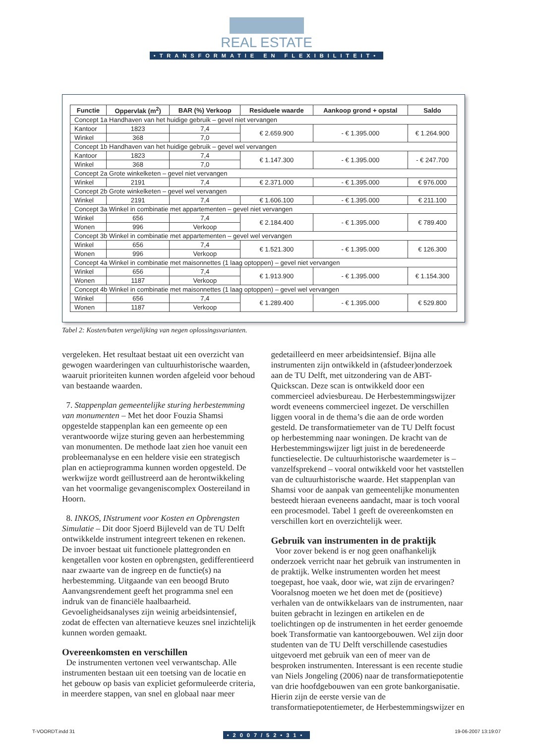REAL ESTATE
•TRANSFORMATIE EN FLEXIBILITEIT•
| Functie | Oppervlak (m<sup>2</sup>) | BAR (%) Verkoop | Residuele waarde | Aankoop grond + opstal | Saldo |
| --- | --- | --- | --- | --- | --- |
| Concept 1a Handhaven van het huidige gebruik – gevel niet vervangen | | | | | |
| Kantoor | 1823 | 7,4 | € 2.659.900 | - € 1.395.000 | € 1.264.900 |
| Winkel | 368 | 7,0 | | | |
| Concept 1b Handhaven van het huidige gebruik – gevel wel vervangen | | | | | |
| Kantoor | 1823 | 7,4 | € 1.147.300 | - € 1.395.000 | - € 247.700 |
| Winkel | 368 | 7,0 | | | |
| Concept 2a Grote winkelketen – gevel niet vervangen | | | | | |
| Winkel | 2191 | 7,4 | € 2.371.000 | - € 1.395.000 | € 976.000 |
| Concept 2b Grote winkelketen – gevel wel vervangen | | | | | |
| Winkel | 2191 | 7,4 | € 1.606.100 | - € 1.395.000 | € 211.100 |
| Concept 3a Winkel in combinatie met appartementen – gevel niet vervangen | | | | | |
| Winkel | 656 | 7,4 | € 2.184.400 | - € 1.395.000 | € 789.400 |
| Wonen | 996 | Verkoop | | | |
| Concept 3b Winkel in combinatie met appartementen – gevel wel vervangen | | | | | |
| Winkel | 656 | 7,4 | € 1.521.300 | - € 1.395.000 | € 126.300 |
| Wonen | 996 | Verkoop | | | |
| Concept 4a Winkel in combinatie met maisonnettes (1 laag optoppen) – gevel niet vervangen | | | | | |
| Winkel | 656 | 7,4 | € 1.913.900 | - € 1.395.000 | € 1.154.300 |
| Wonen | 1187 | Verkoop | | | |
| Concept 4b Winkel in combinatie met maisonnettes (1 laag optoppen) – gevel wel vervangen | | | | | |
| Winkel | 656 | 7,4 | € 1.289.400 | - € 1.395.000 | € 529.800 |
| Wonen | 1187 | Verkoop | | | |
Tabel 2: Kosten/baten vergelijking van negen oplossingsvarianten.
vergeleken. Het resultaat bestaat uit een overzicht van gewogen waarderingen van cultuurhistorische waarden, waaruit prioriteiten kunnen worden afgeleid voor behoud van bestaande waarden.
7. Stappenplan gemeentelijke sturing herbestemming van monumenten – Met het door Fouzia Shamsi opgestelde stappenplan kan een gemeente op een verantwoorde wijze sturing geven aan herbestemming van monumenten. De methode laat zien hoe vanuit een probleemanalyse en een heldere visie een strategisch plan en actieprogramma kunnen worden opgesteld. De werkwijze wordt geïllustreerd aan de herontwikkeling van het voormalige gevangeniscomplex Oostereiland in Hoorn.
8. INKOS, INstrument voor Kosten en Opbrengsten Simulatie – Dit door Sjoerd Bijleveld van de TU Delft ontwikkelde instrument integreert tekenen en rekenen. De invoer bestaat uit functionele plattegronden en kengetallen voor kosten en opbrengsten, gedifferentieerd naar zwaarte van de ingreep en de functie(s) na herbestemming. Uitgaande van een beoogd Bruto Aanvangsrendement geeft het programma snel een indruk van de financiële haalbaarheid. Gevoeligheidsanalyses zijn weinig arbeidsintensief, zodat de effecten van alternatieve keuzes snel inzichtelijk kunnen worden gemaakt.
Overeenkomsten en verschillen
De instrumenten vertonen veel verwantschap. Alle instrumenten bestaan uit een toetsing van de locatie en het gebouw op basis van expliciet geformuleerde criteria, in meerdere stappen, van snel en globaal naar meer
gedetailleerd en meer arbeidsintensief. Bijna alle instrumenten zijn ontwikkeld in (afstudeer)onderzoek aan de TU Delft, met uitzondering van de ABT-Quickscan. Deze scan is ontwikkeld door een commercieel adviesbureau. De Herbestemmingswijzer wordt eveneens commercieel ingezet. De verschillen liggen vooral in de thema’s die aan de orde worden gesteld. De transformatiemeter van de TU Delft focust op herbestemming naar woningen. De kracht van de Herbestemmingswijzer ligt juist in de beredeneerde functieselectie. De cultuurhistorische waardemeter is – vanzelfsprekend – vooral ontwikkeld voor het vaststellen van de cultuurhistorische waarde. Het stappenplan van Shamsi voor de aanpak van gemeentelijke monumenten besteedt hieraan eveneens aandacht, maar is toch vooral een procesmodel. Tabel 1 geeft de overeenkomsten en verschillen kort en overzichtelijk weer.
Gebruik van instrumenten in de praktijk
Voor zover bekend is er nog geen onafhankelijk onderzoek verricht naar het gebruik van instrumenten in de praktijk. Welke instrumenten worden het meest toegepast, hoe vaak, door wie, wat zijn de ervaringen? Vooralsnog moeten we het doen met de (positieve) verhalen van de ontwikkelaars van de instrumenten, naar buiten gebracht in lezingen en artikelen en de toelichtingen op de instrumenten in het eerder genoemde boek Transformatie van kantoorgebouwen. Wel zijn door studenten van de TU Delft verschillende casestudies uitgevoerd met gebruik van een of meer van de besproken instrumenten. Interessant is een recente studie van Niels Jongeling (2006) naar de transformatiepotentie van drie hoofdgebouwen van een grote bankorganisatie. Hierin zijn de eerste versie van de transformatiepotentiemeter, de Herbestemmingswijzer en
•2007/52•31•
T-VOORDT.indd 31 19-06-2007 13:19:07